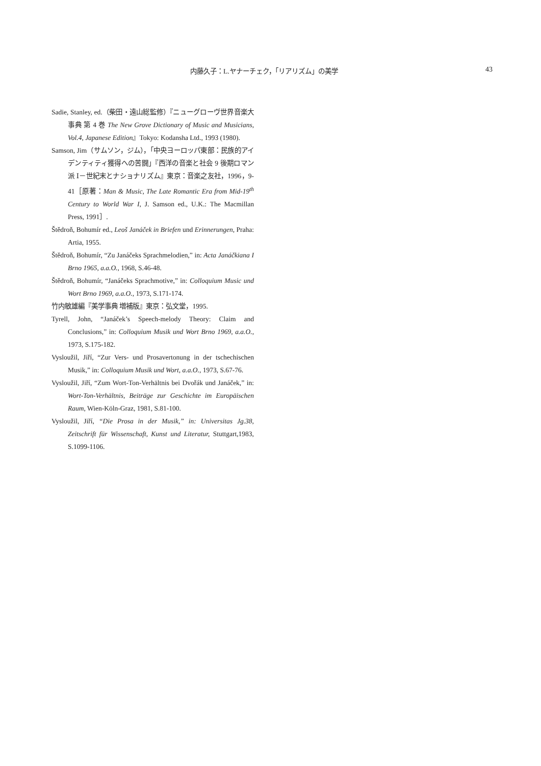内藤久子：L.ヤナーチェク，「リアリズム」の美学 43
Sadie, Stanley, ed.（柴田・遠山総監修）『ニューグローヴ世界音楽大事典 第 4 巻 The New Grove Dictionary of Music and Musicians, Vol.4, Japanese Edition』Tokyo: Kodansha Ltd., 1993 (1980).
Samson, Jim（サムソン，ジム），「中央ヨーロッパ東部：民族的アイデンティティ獲得への苦闘」『西洋の音楽と社会 9 後期ロマン派 Ⅰ－世紀末とナショナリズム』東京：音楽之友社，1996，9-41［原著：Man & Music, The Late Romantic Era from Mid-19<sup>th</sup> Century to World War I, J. Samson ed., U.K.: The Macmillan Press, 1991］.
Štědroň, Bohumír ed., Leoš Janáček in Briefen und Erinnerungen, Praha: Artia, 1955.
Štědroň, Bohumír, “Zu Janáčeks Sprachmelodien,” in: Acta Janáčkiana I Brno 1965, a.a.O., 1968, S.46-48.
Štědroň, Bohumír, “Janáčeks Sprachmotive,” in: Colloquium Music und Wort Brno 1969, a.a.O., 1973, S.171-174.
竹内敏雄編『美学事典 増補版』東京：弘文堂，1995.
Tyrell, John, “Janáček’s Speech-melody Theory: Claim and Conclusions,” in: Colloquium Musik und Wort Brno 1969, a.a.O., 1973, S.175-182.
Vysloužil, Jiří, “Zur Vers- und Prosavertonung in der tschechischen Musik,” in: Colloquium Musik und Wort, a.a.O., 1973, S.67-76.
Vysloužil, Jiří, “Zum Wort-Ton-Verhältnis bei Dvořák und Janáček,” in: Wort-Ton-Verhältnis, Beiträge zur Geschichte im Europäischen Raum, Wien-Köln-Graz, 1981, S.81-100.
Vysloužil, Jiří, “Die Prosa in der Musik,” in: Universitas Jg.38, Zeitschrift für Wissenschaft, Kunst und Literatur, Stuttgart,1983, S.1099-1106.